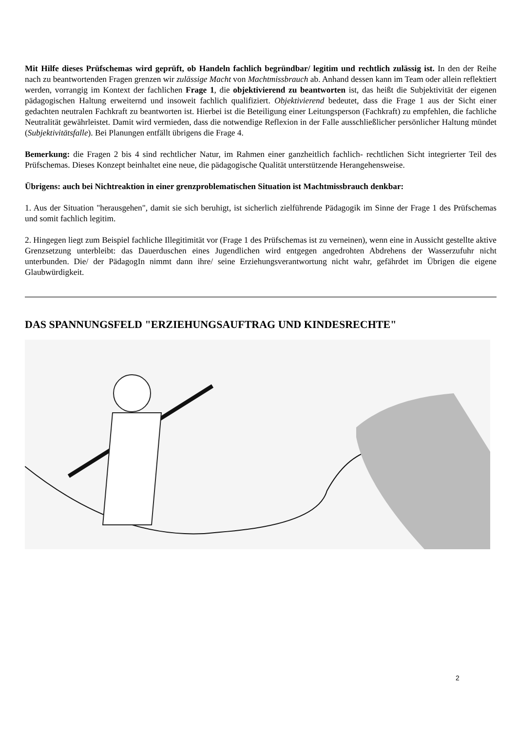Mit Hilfe dieses Prüfschemas wird geprüft, ob Handeln fachlich begründbar/ legitim und rechtlich zulässig ist. In den der Reihe nach zu beantwortenden Fragen grenzen wir zulässige Macht von Machtmissbrauch ab. Anhand dessen kann im Team oder allein reflektiert werden, vorrangig im Kontext der fachlichen Frage 1, die objektivierend zu beantworten ist, das heißt die Subjektivität der eigenen pädagogischen Haltung erweiternd und insoweit fachlich qualifiziert. Objektivierend bedeutet, dass die Frage 1 aus der Sicht einer gedachten neutralen Fachkraft zu beantworten ist. Hierbei ist die Beteiligung einer Leitungsperson (Fachkraft) zu empfehlen, die fachliche Neutralität gewährleistet. Damit wird vermieden, dass die notwendige Reflexion in der Falle ausschließlicher persönlicher Haltung mündet (Subjektivitätsfalle). Bei Planungen entfällt übrigens die Frage 4.
Bemerkung: die Fragen 2 bis 4 sind rechtlicher Natur, im Rahmen einer ganzheitlich fachlich- rechtlichen Sicht integrierter Teil des Prüfschemas. Dieses Konzept beinhaltet eine neue, die pädagogische Qualität unterstützende Herangehensweise.
Übrigens: auch bei Nichtreaktion in einer grenzproblematischen Situation ist Machtmissbrauch denkbar:
1. Aus der Situation "herausgehen", damit sie sich beruhigt, ist sicherlich zielführende Pädagogik im Sinne der Frage 1 des Prüfschemas und somit fachlich legitim.
2. Hingegen liegt zum Beispiel fachliche Illegitimität vor (Frage 1 des Prüfschemas ist zu verneinen), wenn eine in Aussicht gestellte aktive Grenzsetzung unterbleibt: das Dauerduschen eines Jugendlichen wird entgegen angedrohten Abdrehens der Wasserzufuhr nicht unterbunden. Die/ der PädagogIn nimmt dann ihre/ seine Erziehungsverantwortung nicht wahr, gefährdet im Übrigen die eigene Glaubwürdigkeit.
DAS SPANNUNGSFELD "ERZIEHUNGSAUFTRAG UND KINDESRECHTE"
2